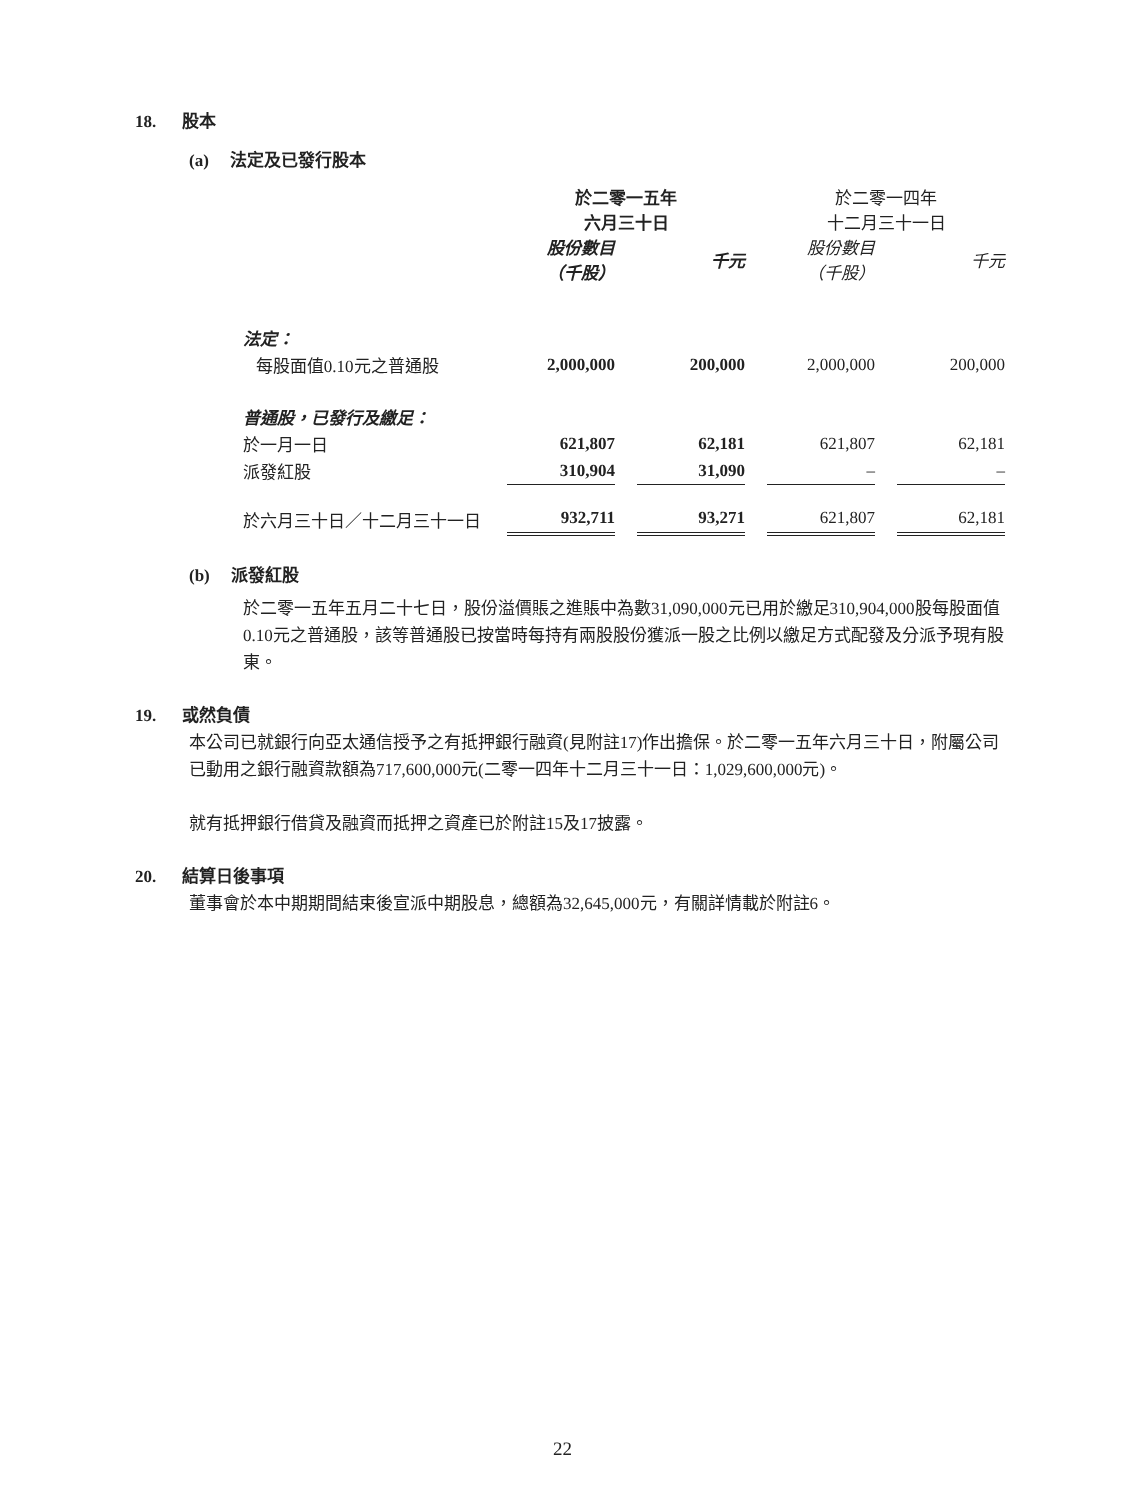18. 股本
(a) 法定及已發行股本
| | 於二零一五年 六月三十日 | | | | 於二零一四年 十二月三十一日 | | |
| | 股份數目 （千股） | | 千元 | | 股份數目 （千股） | | 千元 |
| 法定： | | | | | | | |
| 每股面值0.10元之普通股 | 2,000,000 | | 200,000 | | 2,000,000 | | 200,000 |
| 普通股，已發行及繳足： | | | | | | | |
| 於一月一日 | 621,807 | | 62,181 | | 621,807 | | 62,181 |
| 派發紅股 | 310,904 | | 31,090 | | – | | – |
| 於六月三十日／十二月三十一日 | 932,711 | | 93,271 | | 621,807 | | 62,181 |
(b) 派發紅股
於二零一五年五月二十七日，股份溢價賬之進賬中為數31,090,000元已用於繳足310,904,000股每股面值0.10元之普通股，該等普通股已按當時每持有兩股股份獲派一股之比例以繳足方式配發及分派予現有股東。
19. 或然負債
本公司已就銀行向亞太通信授予之有抵押銀行融資(見附註17)作出擔保。於二零一五年六月三十日，附屬公司已動用之銀行融資款額為717,600,000元(二零一四年十二月三十一日：1,029,600,000元)。
就有抵押銀行借貸及融資而抵押之資產已於附註15及17披露。
20. 結算日後事項
董事會於本中期期間結束後宣派中期股息，總額為32,645,000元，有關詳情載於附註6。
22